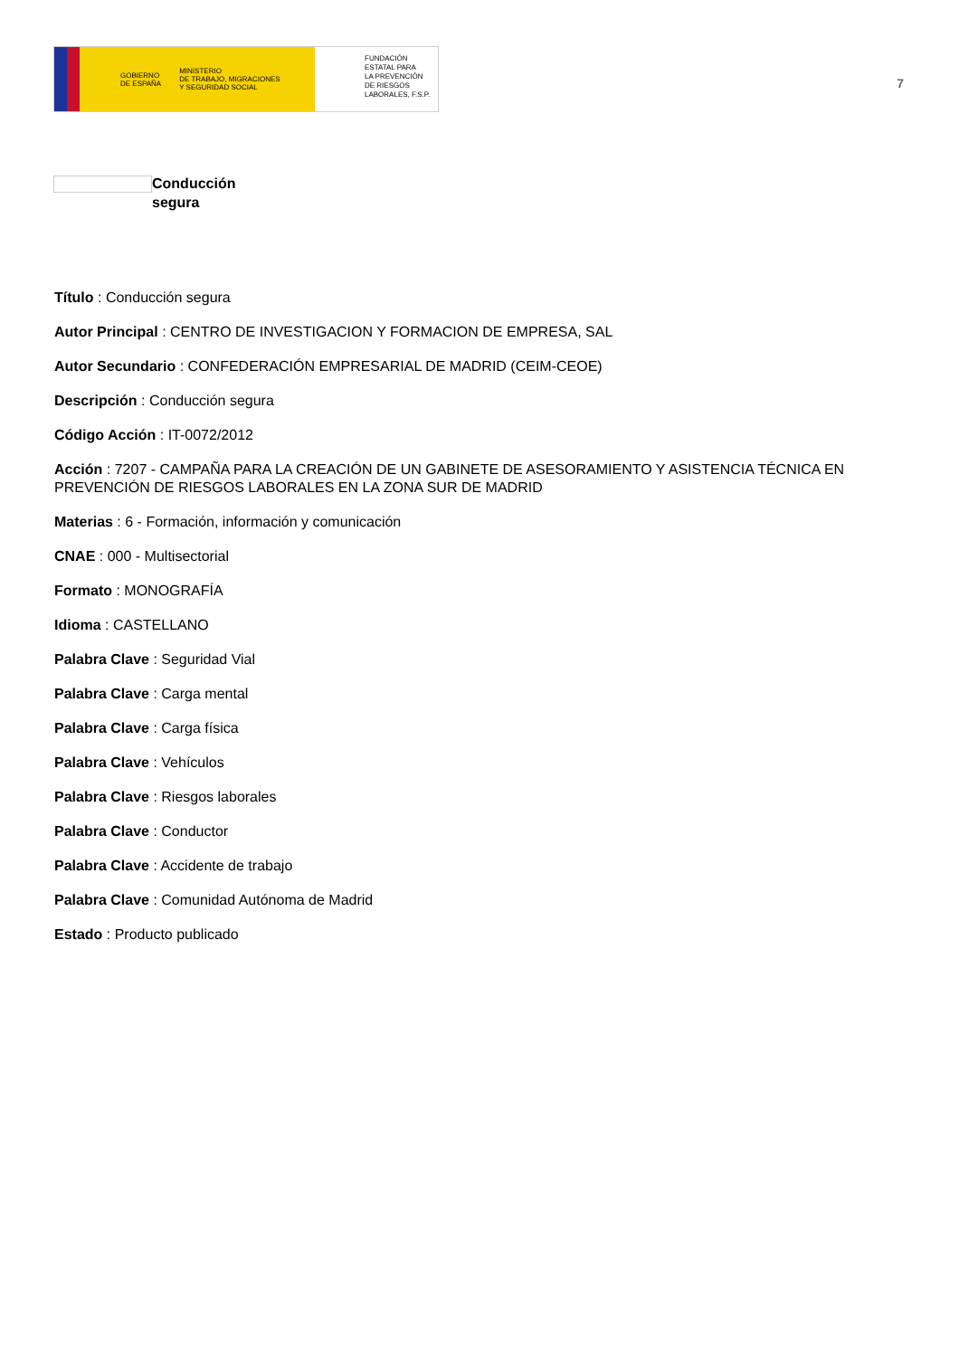GOBIERNO
DE ESPAÑA MINISTERIO
DE TRABAJO, MIGRACIONES
Y SEGURIDAD SOCIAL
FUNDACIÓN
ESTATAL PARA
LA PREVENCIÓN
DE RIESGOS
LABORALES, F.S.P.
7
Conducción segura
Título : Conducción segura
Autor Principal : CENTRO DE INVESTIGACION Y FORMACION DE EMPRESA, SAL
Autor Secundario : CONFEDERACIÓN EMPRESARIAL DE MADRID (CEIM-CEOE)
Descripción : Conducción segura
Código Acción : IT-0072/2012
Acción : 7207 - CAMPAÑA PARA LA CREACIÓN DE UN GABINETE DE ASESORAMIENTO Y ASISTENCIA TÉCNICA EN PREVENCIÓN DE RIESGOS LABORALES EN LA ZONA SUR DE MADRID
Materias : 6 - Formación, información y comunicación
CNAE : 000 - Multisectorial
Formato : MONOGRAFÍA
Idioma : CASTELLANO
Palabra Clave : Seguridad Vial
Palabra Clave : Carga mental
Palabra Clave : Carga física
Palabra Clave : Vehículos
Palabra Clave : Riesgos laborales
Palabra Clave : Conductor
Palabra Clave : Accidente de trabajo
Palabra Clave : Comunidad Autónoma de Madrid
Estado : Producto publicado